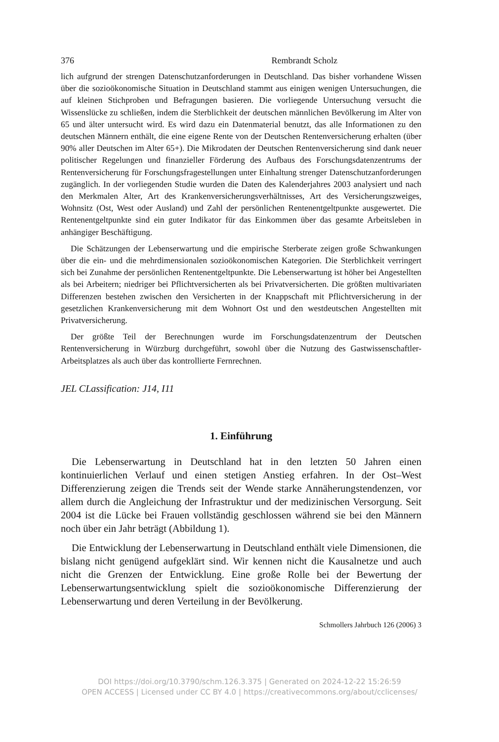376 Rembrandt Scholz
lich aufgrund der strengen Datenschutzanforderungen in Deutschland. Das bisher vorhandene Wissen über die sozioökonomische Situation in Deutschland stammt aus einigen wenigen Untersuchungen, die auf kleinen Stichproben und Befragungen basieren. Die vorliegende Untersuchung versucht die Wissenslücke zu schließen, indem die Sterblichkeit der deutschen männlichen Bevölkerung im Alter von 65 und älter untersucht wird. Es wird dazu ein Datenmaterial benutzt, das alle Informationen zu den deutschen Männern enthält, die eine eigene Rente von der Deutschen Rentenversicherung erhalten (über 90% aller Deutschen im Alter 65+). Die Mikrodaten der Deutschen Rentenversicherung sind dank neuer politischer Regelungen und finanzieller Förderung des Aufbaus des Forschungsdatenzentrums der Rentenversicherung für Forschungsfragestellungen unter Einhaltung strenger Datenschutzanforderungen zugänglich. In der vorliegenden Studie wurden die Daten des Kalenderjahres 2003 analysiert und nach den Merkmalen Alter, Art des Krankenversicherungsverhältnisses, Art des Versicherungszweiges, Wohnsitz (Ost, West oder Ausland) und Zahl der persönlichen Rentenentgeltpunkte ausgewertet. Die Rentenentgeltpunkte sind ein guter Indikator für das Einkommen über das gesamte Arbeitsleben in anhängiger Beschäftigung.
Die Schätzungen der Lebenserwartung und die empirische Sterberate zeigen große Schwankungen über die ein- und die mehrdimensionalen sozioökonomischen Kategorien. Die Sterblichkeit verringert sich bei Zunahme der persönlichen Rentenentgeltpunkte. Die Lebenserwartung ist höher bei Angestellten als bei Arbeitern; niedriger bei Pflichtversicherten als bei Privatversicherten. Die größten multivariaten Differenzen bestehen zwischen den Versicherten in der Knappschaft mit Pflichtversicherung in der gesetzlichen Krankenversicherung mit dem Wohnort Ost und den westdeutschen Angestellten mit Privatversicherung.
Der größte Teil der Berechnungen wurde im Forschungsdatenzentrum der Deutschen Rentenversicherung in Würzburg durchgeführt, sowohl über die Nutzung des Gastwissenschaftler-Arbeitsplatzes als auch über das kontrollierte Fernrechnen.
JEL CLassification: J14, I11
1. Einführung
Die Lebenserwartung in Deutschland hat in den letzten 50 Jahren einen kontinuierlichen Verlauf und einen stetigen Anstieg erfahren. In der Ost–West Differenzierung zeigen die Trends seit der Wende starke Annäherungstendenzen, vor allem durch die Angleichung der Infrastruktur und der medizinischen Versorgung. Seit 2004 ist die Lücke bei Frauen vollständig geschlossen während sie bei den Männern noch über ein Jahr beträgt (Abbildung 1).
Die Entwicklung der Lebenserwartung in Deutschland enthält viele Dimensionen, die bislang nicht genügend aufgeklärt sind. Wir kennen nicht die Kausalnetze und auch nicht die Grenzen der Entwicklung. Eine große Rolle bei der Bewertung der Lebenserwartungsentwicklung spielt die sozioökonomische Differenzierung der Lebenserwartung und deren Verteilung in der Bevölkerung.
Schmollers Jahrbuch 126 (2006) 3
DOI https://doi.org/10.3790/schm.126.3.375 | Generated on 2024-12-22 15:26:59
OPEN ACCESS | Licensed under CC BY 4.0 | https://creativecommons.org/about/cclicenses/